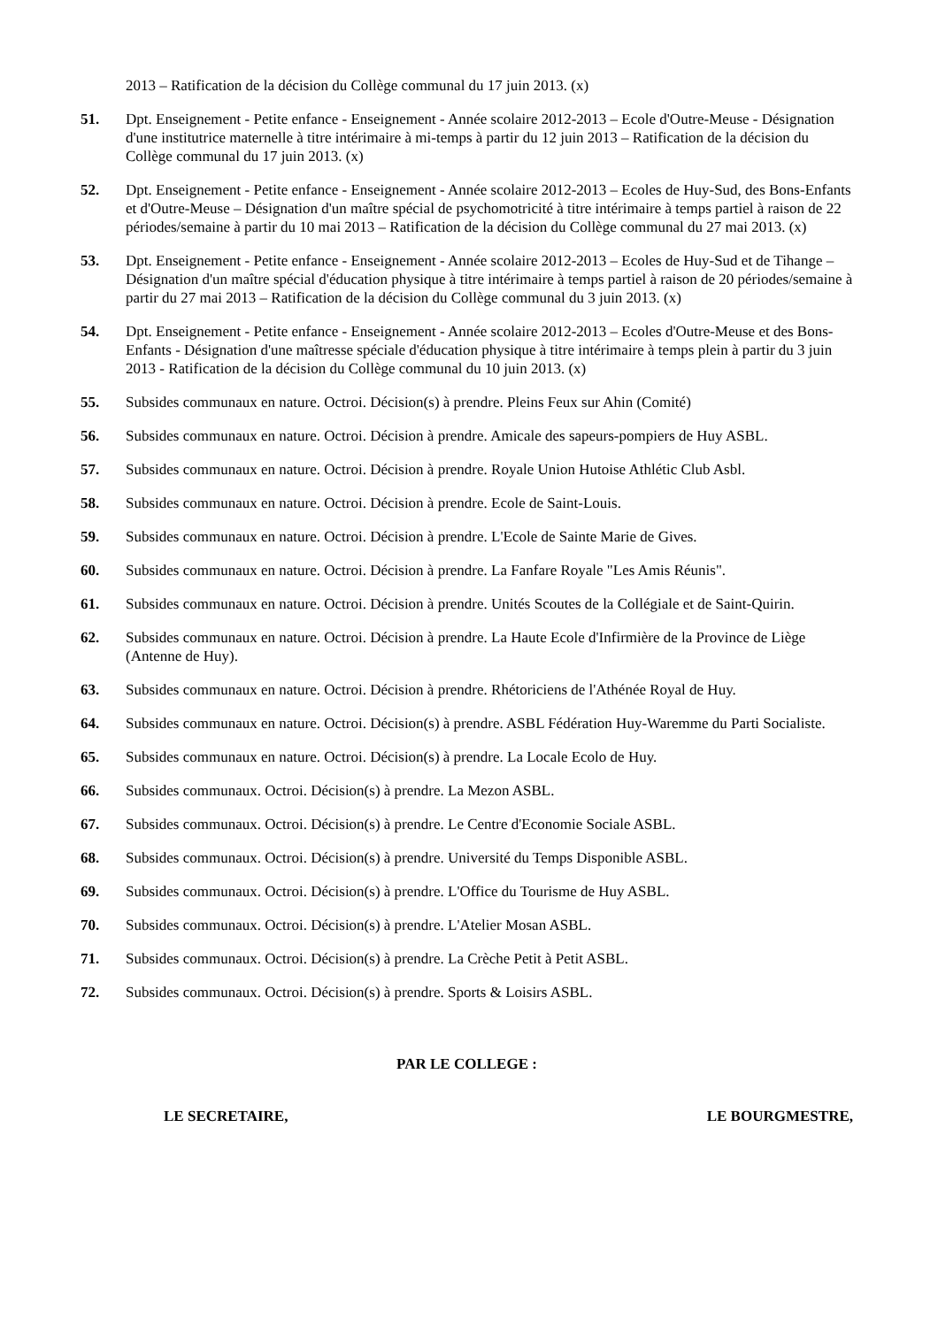2013 – Ratification de la décision du Collège communal du 17 juin 2013. (x)
51. Dpt. Enseignement - Petite enfance - Enseignement - Année scolaire 2012-2013 – Ecole d'Outre-Meuse - Désignation d'une institutrice maternelle à titre intérimaire à mi-temps à partir du 12 juin 2013 – Ratification de la décision du Collège communal du 17 juin 2013. (x)
52. Dpt. Enseignement - Petite enfance - Enseignement - Année scolaire 2012-2013 – Ecoles de Huy-Sud, des Bons-Enfants et d'Outre-Meuse – Désignation d'un maître spécial de psychomotricité à titre intérimaire à temps partiel à raison de 22 périodes/semaine à partir du 10 mai 2013 – Ratification de la décision du Collège communal du 27 mai 2013. (x)
53. Dpt. Enseignement - Petite enfance - Enseignement - Année scolaire 2012-2013 – Ecoles de Huy-Sud et de Tihange – Désignation d'un maître spécial d'éducation physique à titre intérimaire à temps partiel à raison de 20 périodes/semaine à partir du 27 mai 2013 – Ratification de la décision du Collège communal du 3 juin 2013. (x)
54. Dpt. Enseignement - Petite enfance - Enseignement - Année scolaire 2012-2013 – Ecoles d'Outre-Meuse et des Bons-Enfants - Désignation d'une maîtresse spéciale d'éducation physique à titre intérimaire à temps plein à partir du 3 juin 2013 - Ratification de la décision du Collège communal du 10 juin 2013. (x)
55. Subsides communaux en nature. Octroi. Décision(s) à prendre. Pleins Feux sur Ahin (Comité)
56. Subsides communaux en nature. Octroi. Décision à prendre. Amicale des sapeurs-pompiers de Huy ASBL.
57. Subsides communaux en nature. Octroi. Décision à prendre. Royale Union Hutoise Athlétic Club Asbl.
58. Subsides communaux en nature. Octroi. Décision à prendre. Ecole de Saint-Louis.
59. Subsides communaux en nature. Octroi. Décision à prendre. L'Ecole de Sainte Marie de Gives.
60. Subsides communaux en nature. Octroi. Décision à prendre. La Fanfare Royale "Les Amis Réunis".
61. Subsides communaux en nature. Octroi. Décision à prendre. Unités Scoutes de la Collégiale et de Saint-Quirin.
62. Subsides communaux en nature. Octroi. Décision à prendre. La Haute Ecole d'Infirmière de la Province de Liège (Antenne de Huy).
63. Subsides communaux en nature. Octroi. Décision à prendre. Rhétoriciens de l'Athénée Royal de Huy.
64. Subsides communaux en nature. Octroi. Décision(s) à prendre. ASBL Fédération Huy-Waremme du Parti Socialiste.
65. Subsides communaux en nature. Octroi. Décision(s) à prendre. La Locale Ecolo de Huy.
66. Subsides communaux. Octroi. Décision(s) à prendre. La Mezon ASBL.
67. Subsides communaux. Octroi. Décision(s) à prendre. Le Centre d'Economie Sociale ASBL.
68. Subsides communaux. Octroi. Décision(s) à prendre. Université du Temps Disponible ASBL.
69. Subsides communaux. Octroi. Décision(s) à prendre. L'Office du Tourisme de Huy ASBL.
70. Subsides communaux. Octroi. Décision(s) à prendre. L'Atelier Mosan ASBL.
71. Subsides communaux. Octroi. Décision(s) à prendre. La Crèche Petit à Petit ASBL.
72. Subsides communaux. Octroi. Décision(s) à prendre. Sports & Loisirs ASBL.
PAR LE COLLEGE :
LE SECRETAIRE, LE BOURGMESTRE,